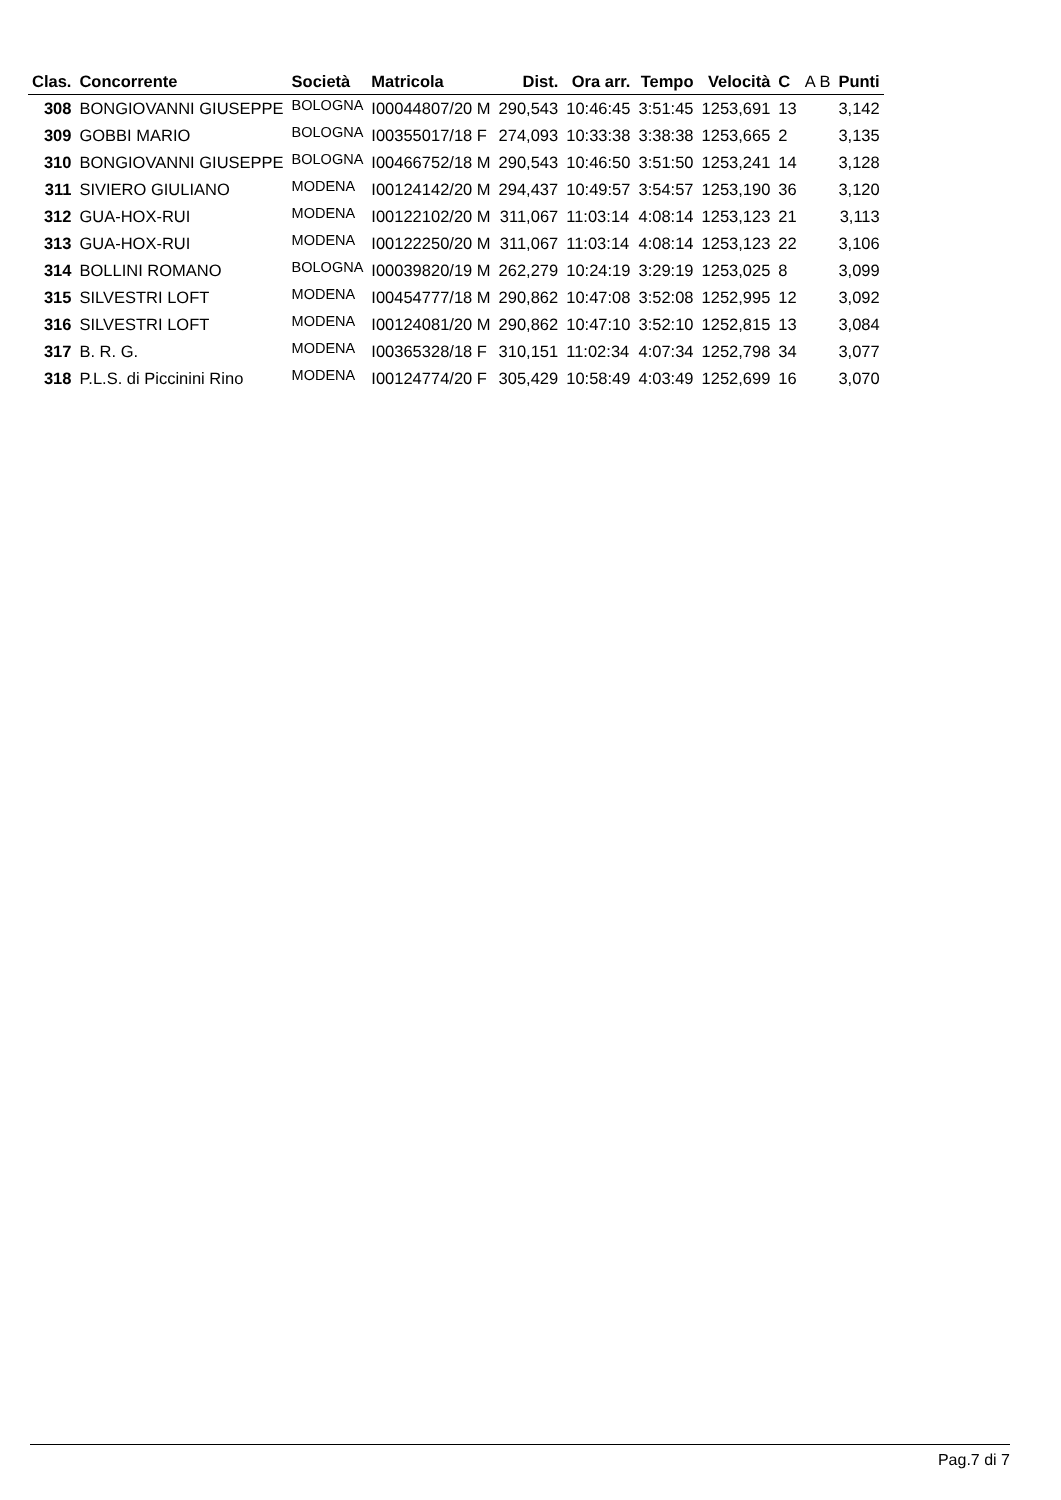| Clas. | Concorrente | Società | Matricola | Dist. | Ora arr. | Tempo | Velocità | C | A B | Punti |
| --- | --- | --- | --- | --- | --- | --- | --- | --- | --- | --- |
| 308 | BONGIOVANNI GIUSEPPE | BOLOGNA | I00044807/20 M | 290,543 | 10:46:45 | 3:51:45 | 1253,691 | 13 | | 3,142 |
| 309 | GOBBI MARIO | BOLOGNA | I00355017/18 F | 274,093 | 10:33:38 | 3:38:38 | 1253,665 | 2 | | 3,135 |
| 310 | BONGIOVANNI GIUSEPPE | BOLOGNA | I00466752/18 M | 290,543 | 10:46:50 | 3:51:50 | 1253,241 | 14 | | 3,128 |
| 311 | SIVIERO GIULIANO | MODENA | I00124142/20 M | 294,437 | 10:49:57 | 3:54:57 | 1253,190 | 36 | | 3,120 |
| 312 | GUA-HOX-RUI | MODENA | I00122102/20 M | 311,067 | 11:03:14 | 4:08:14 | 1253,123 | 21 | | 3,113 |
| 313 | GUA-HOX-RUI | MODENA | I00122250/20 M | 311,067 | 11:03:14 | 4:08:14 | 1253,123 | 22 | | 3,106 |
| 314 | BOLLINI ROMANO | BOLOGNA | I00039820/19 M | 262,279 | 10:24:19 | 3:29:19 | 1253,025 | 8 | | 3,099 |
| 315 | SILVESTRI LOFT | MODENA | I00454777/18 M | 290,862 | 10:47:08 | 3:52:08 | 1252,995 | 12 | | 3,092 |
| 316 | SILVESTRI LOFT | MODENA | I00124081/20 M | 290,862 | 10:47:10 | 3:52:10 | 1252,815 | 13 | | 3,084 |
| 317 | B. R. G. | MODENA | I00365328/18 F | 310,151 | 11:02:34 | 4:07:34 | 1252,798 | 34 | | 3,077 |
| 318 | P.L.S. di Piccinini Rino | MODENA | I00124774/20 F | 305,429 | 10:58:49 | 4:03:49 | 1252,699 | 16 | | 3,070 |
Pag.7 di 7